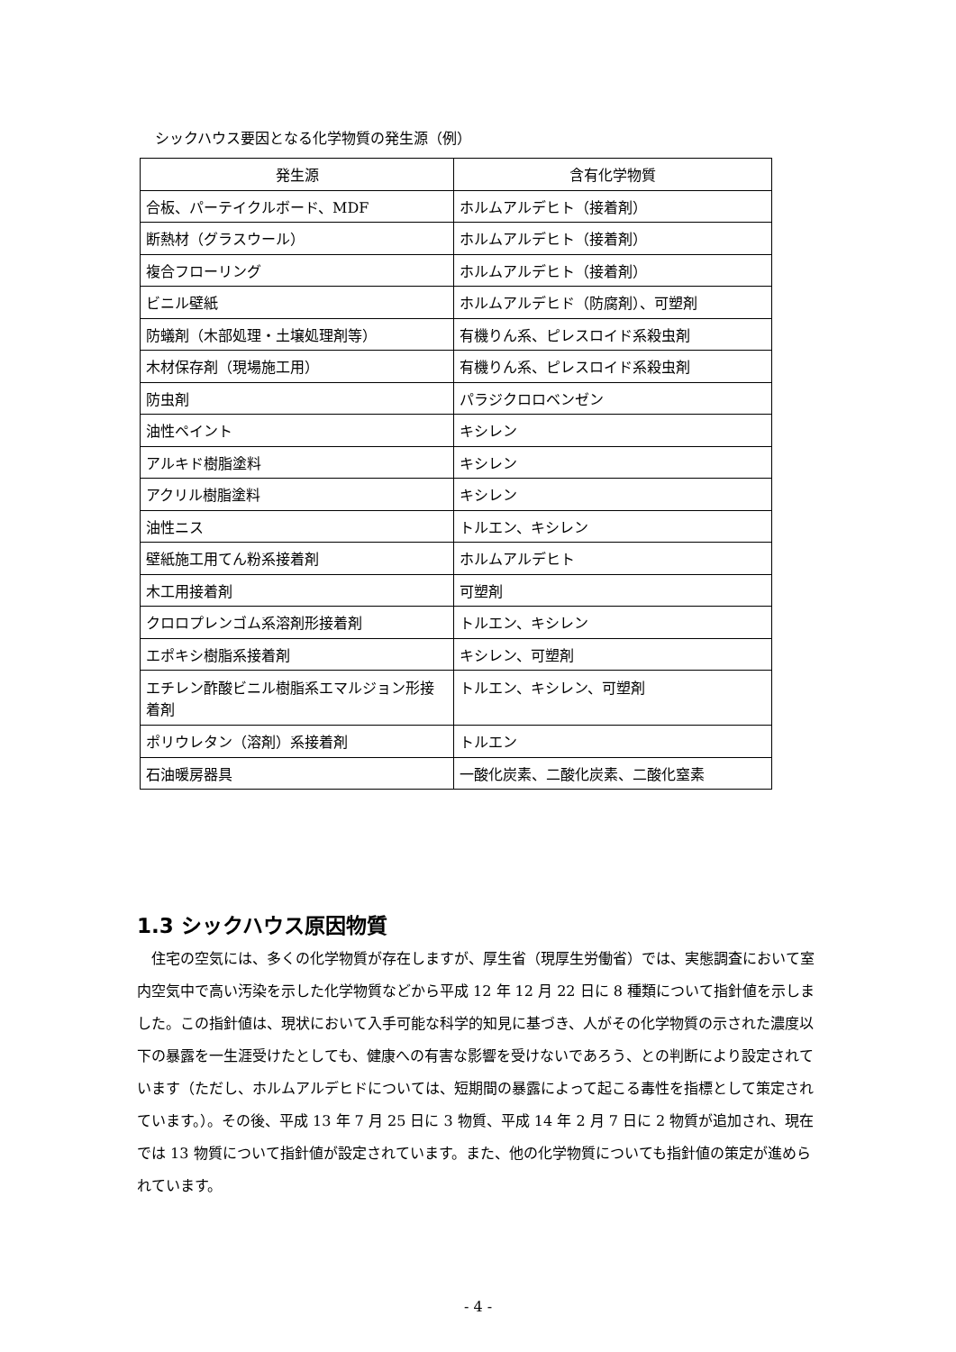シックハウス要因となる化学物質の発生源（例）
| 発生源 | 含有化学物質 |
| --- | --- |
| 合板、パーテイクルボード、MDF | ホルムアルデヒト（接着剤） |
| 断熱材（グラスウール） | ホルムアルデヒト（接着剤） |
| 複合フローリング | ホルムアルデヒト（接着剤） |
| ビニル壁紙 | ホルムアルデヒド（防腐剤）、可塑剤 |
| 防蟻剤（木部処理・土壌処理剤等） | 有機りん系、ピレスロイド系殺虫剤 |
| 木材保存剤（現場施工用） | 有機りん系、ピレスロイド系殺虫剤 |
| 防虫剤 | パラジクロロベンゼン |
| 油性ペイント | キシレン |
| アルキド樹脂塗料 | キシレン |
| アクリル樹脂塗料 | キシレン |
| 油性ニス | トルエン、キシレン |
| 壁紙施工用てん粉系接着剤 | ホルムアルデヒト |
| 木工用接着剤 | 可塑剤 |
| クロロプレンゴム系溶剤形接着剤 | トルエン、キシレン |
| エポキシ樹脂系接着剤 | キシレン、可塑剤 |
| エチレン酢酸ビニル樹脂系エマルジョン形接着剤 | トルエン、キシレン、可塑剤 |
| ポリウレタン（溶剤）系接着剤 | トルエン |
| 石油暖房器具 | 一酸化炭素、二酸化炭素、二酸化窒素 |
1.3 シックハウス原因物質
住宅の空気には、多くの化学物質が存在しますが、厚生省（現厚生労働省）では、実態調査において室内空気中で高い汚染を示した化学物質などから平成 12 年 12 月 22 日に 8 種類について指針値を示しました。この指針値は、現状において入手可能な科学的知見に基づき、人がその化学物質の示された濃度以下の暴露を一生涯受けたとしても、健康への有害な影響を受けないであろう、との判断により設定されています（ただし、ホルムアルデヒドについては、短期間の暴露によって起こる毒性を指標として策定されています。）。その後、平成 13 年 7 月 25 日に 3 物質、平成 14 年 2 月 7 日に 2 物質が追加され、現在では 13 物質について指針値が設定されています。また、他の化学物質についても指針値の策定が進められています。
- 4 -